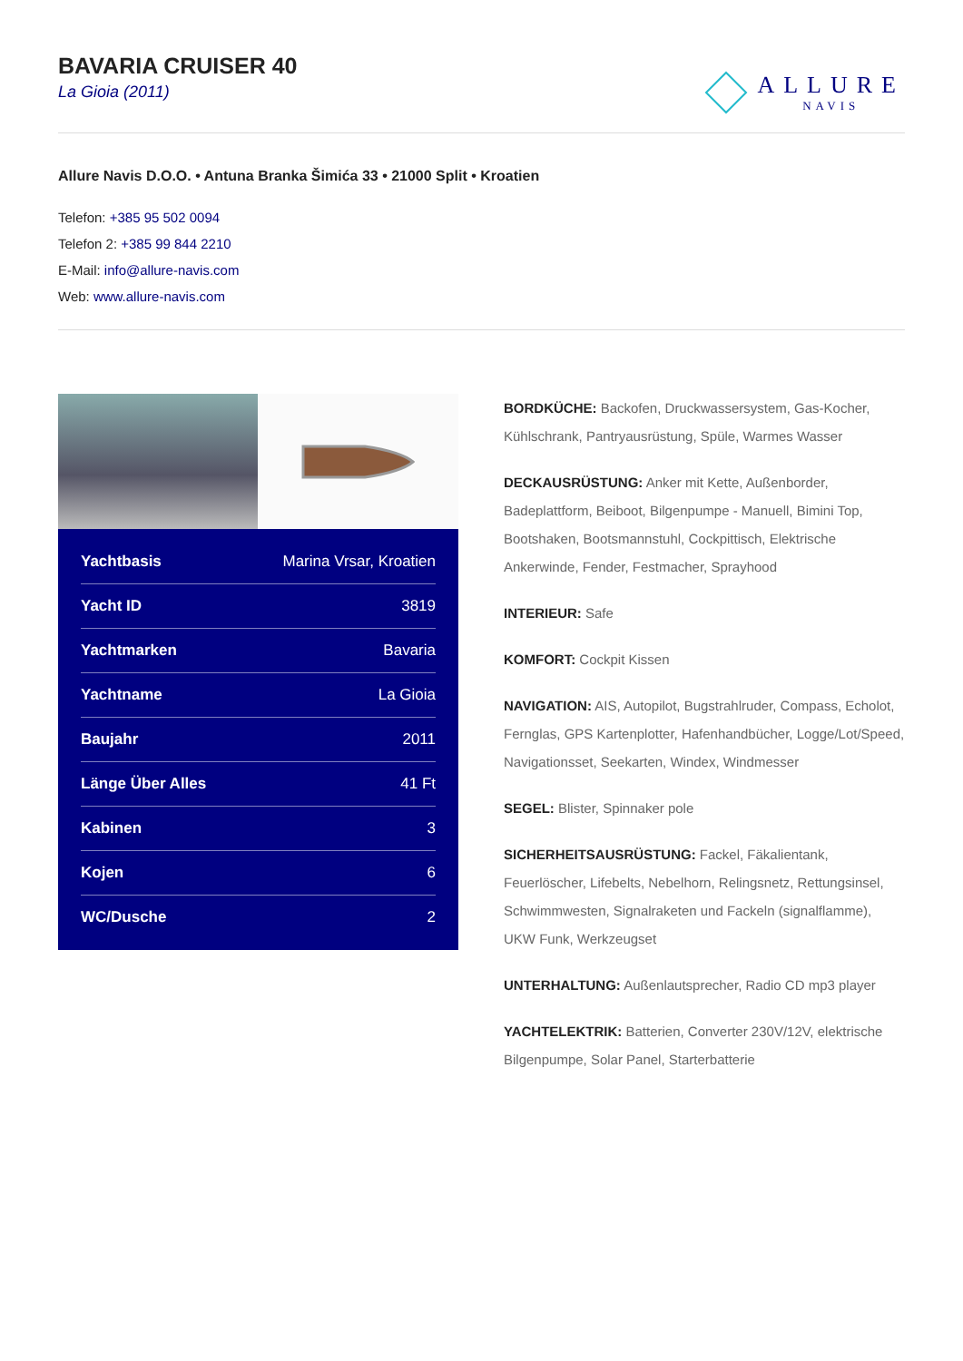BAVARIA CRUISER 40
La Gioia (2011)
ALLURE
NAVIS
Allure Navis D.O.O. • Antuna Branka Šimića 33 • 21000 Split • Kroatien
Telefon: +385 95 502 0094
Telefon 2: +385 99 844 2210
E-Mail: info@allure-navis.com
Web: www.allure-navis.com
| Yachtbasis | Marina Vrsar, Kroatien |
| Yacht ID | 3819 |
| Yachtmarken | Bavaria |
| Yachtname | La Gioia |
| Baujahr | 2011 |
| Länge Über Alles | 41 Ft |
| Kabinen | 3 |
| Kojen | 6 |
| WC/Dusche | 2 |
BORDKÜCHE: Backofen, Druckwassersystem, Gas-Kocher, Kühlschrank, Pantryausrüstung, Spüle, Warmes Wasser
DECKAUSRÜSTUNG: Anker mit Kette, Außenborder, Badeplattform, Beiboot, Bilgenpumpe - Manuell, Bimini Top, Bootshaken, Bootsmannstuhl, Cockpittisch, Elektrische Ankerwinde, Fender, Festmacher, Sprayhood
INTERIEUR: Safe
KOMFORT: Cockpit Kissen
NAVIGATION: AIS, Autopilot, Bugstrahlruder, Compass, Echolot, Fernglas, GPS Kartenplotter, Hafenhandbücher, Logge/Lot/Speed, Navigationsset, Seekarten, Windex, Windmesser
SEGEL: Blister, Spinnaker pole
SICHERHEITSAUSRÜSTUNG: Fackel, Fäkalientank, Feuerlöscher, Lifebelts, Nebelhorn, Relingsnetz, Rettungsinsel, Schwimmwesten, Signalraketen und Fackeln (signalflamme), UKW Funk, Werkzeugset
UNTERHALTUNG: Außenlautsprecher, Radio CD mp3 player
YACHTELEKTRIK: Batterien, Converter 230V/12V, elektrische Bilgenpumpe, Solar Panel, Starterbatterie